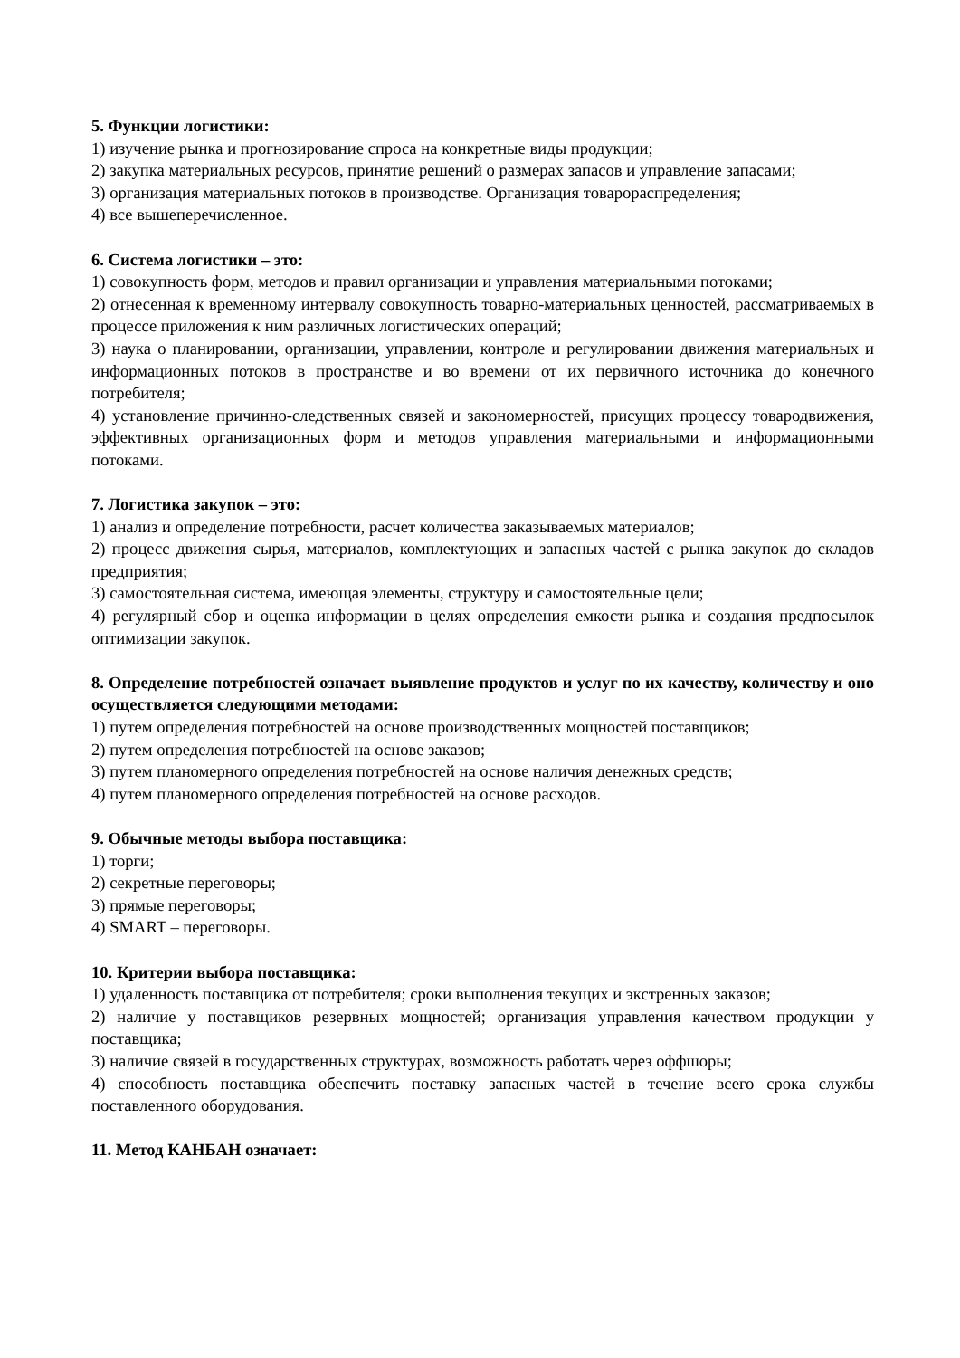5. Функции логистики:
1) изучение рынка и прогнозирование спроса на конкретные виды продукции;
2) закупка материальных ресурсов, принятие решений о размерах запасов и управление запасами;
3) организация материальных потоков в производстве. Организация товарораспределения;
4) все вышеперечисленное.
6. Система логистики – это:
1) совокупность форм, методов и правил организации и управления материальными потоками;
2) отнесенная к временному интервалу совокупность товарно-материальных ценностей, рассматриваемых в процессе приложения к ним различных логистических операций;
3) наука о планировании, организации, управлении, контроле и регулировании движения материальных и информационных потоков в пространстве и во времени от их первичного источника до конечного потребителя;
4) установление причинно-следственных связей и закономерностей, присущих процессу товародвижения, эффективных организационных форм и методов управления материальными и информационными потоками.
7. Логистика закупок – это:
1) анализ и определение потребности, расчет количества заказываемых материалов;
2) процесс движения сырья, материалов, комплектующих и запасных частей с рынка закупок до складов предприятия;
3) самостоятельная система, имеющая элементы, структуру и самостоятельные цели;
4) регулярный сбор и оценка информации в целях определения емкости рынка и создания предпосылок оптимизации закупок.
8. Определение потребностей означает выявление продуктов и услуг по их качеству, количеству и оно осуществляется следующими методами:
1) путем определения потребностей на основе производственных мощностей поставщиков;
2) путем определения потребностей на основе заказов;
3) путем планомерного определения потребностей на основе наличия денежных средств;
4) путем планомерного определения потребностей на основе расходов.
9. Обычные методы выбора поставщика:
1) торги;
2) секретные переговоры;
3) прямые переговоры;
4) SMART – переговоры.
10. Критерии выбора поставщика:
1) удаленность поставщика от потребителя; сроки выполнения текущих и экстренных заказов;
2) наличие у поставщиков резервных мощностей; организация управления качеством продукции у поставщика;
3) наличие связей в государственных структурах, возможность работать через оффшоры;
4) способность поставщика обеспечить поставку запасных частей в течение всего срока службы поставленного оборудования.
11. Метод КАНБАН означает: